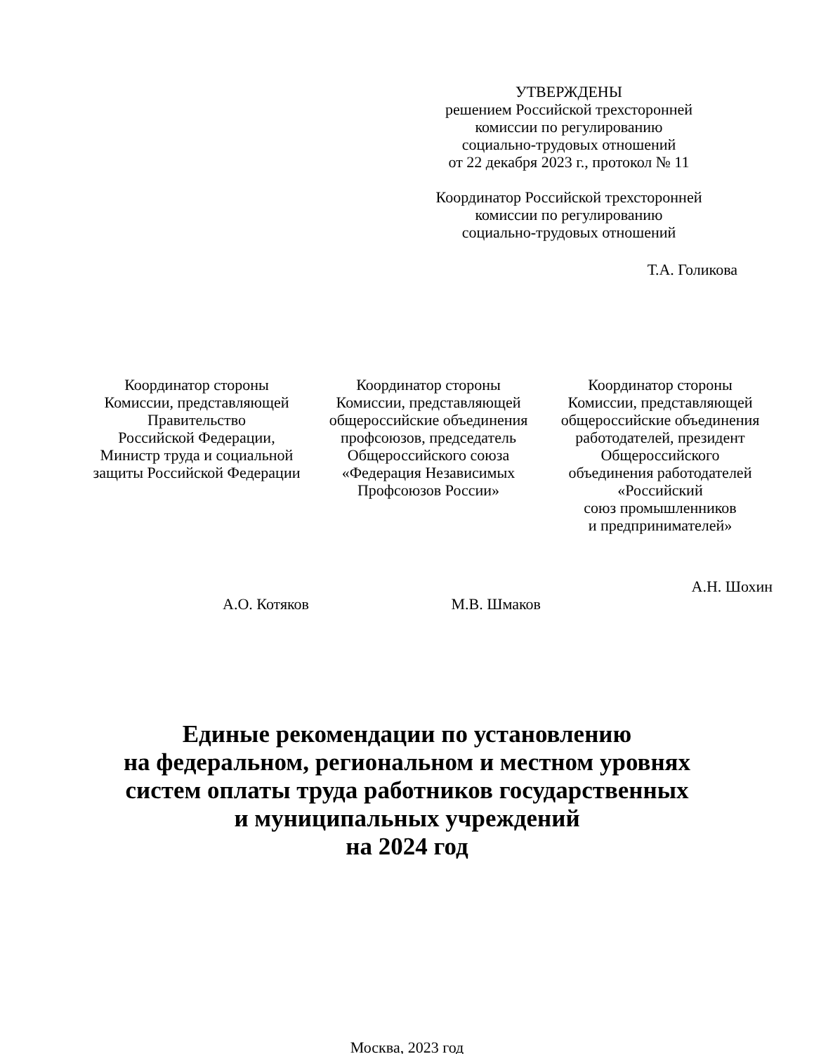УТВЕРЖДЕНЫ
решением Российской трехсторонней
комиссии по регулированию
социально-трудовых отношений
от 22 декабря 2023 г., протокол № 11
Координатор Российской трехсторонней
комиссии по регулированию
социально-трудовых отношений
Т.А. Голикова
Координатор стороны
Комиссии, представляющей
Правительство
Российской Федерации,
Министр труда и социальной
защиты Российской Федерации
А.О. Котяков
Координатор стороны
Комиссии, представляющей
общероссийские объединения
профсоюзов, председатель
Общероссийского союза
«Федерация Независимых
Профсоюзов России»
М.В. Шмаков
Координатор стороны
Комиссии, представляющей
общероссийские объединения
работодателей, президент
Общероссийского
объединения работодателей
«Российский
союз промышленников
и предпринимателей»
А.Н. Шохин
Единые рекомендации по установлению
на федеральном, региональном и местном уровнях
систем оплаты труда работников государственных
и муниципальных учреждений
на 2024 год
Москва, 2023 год